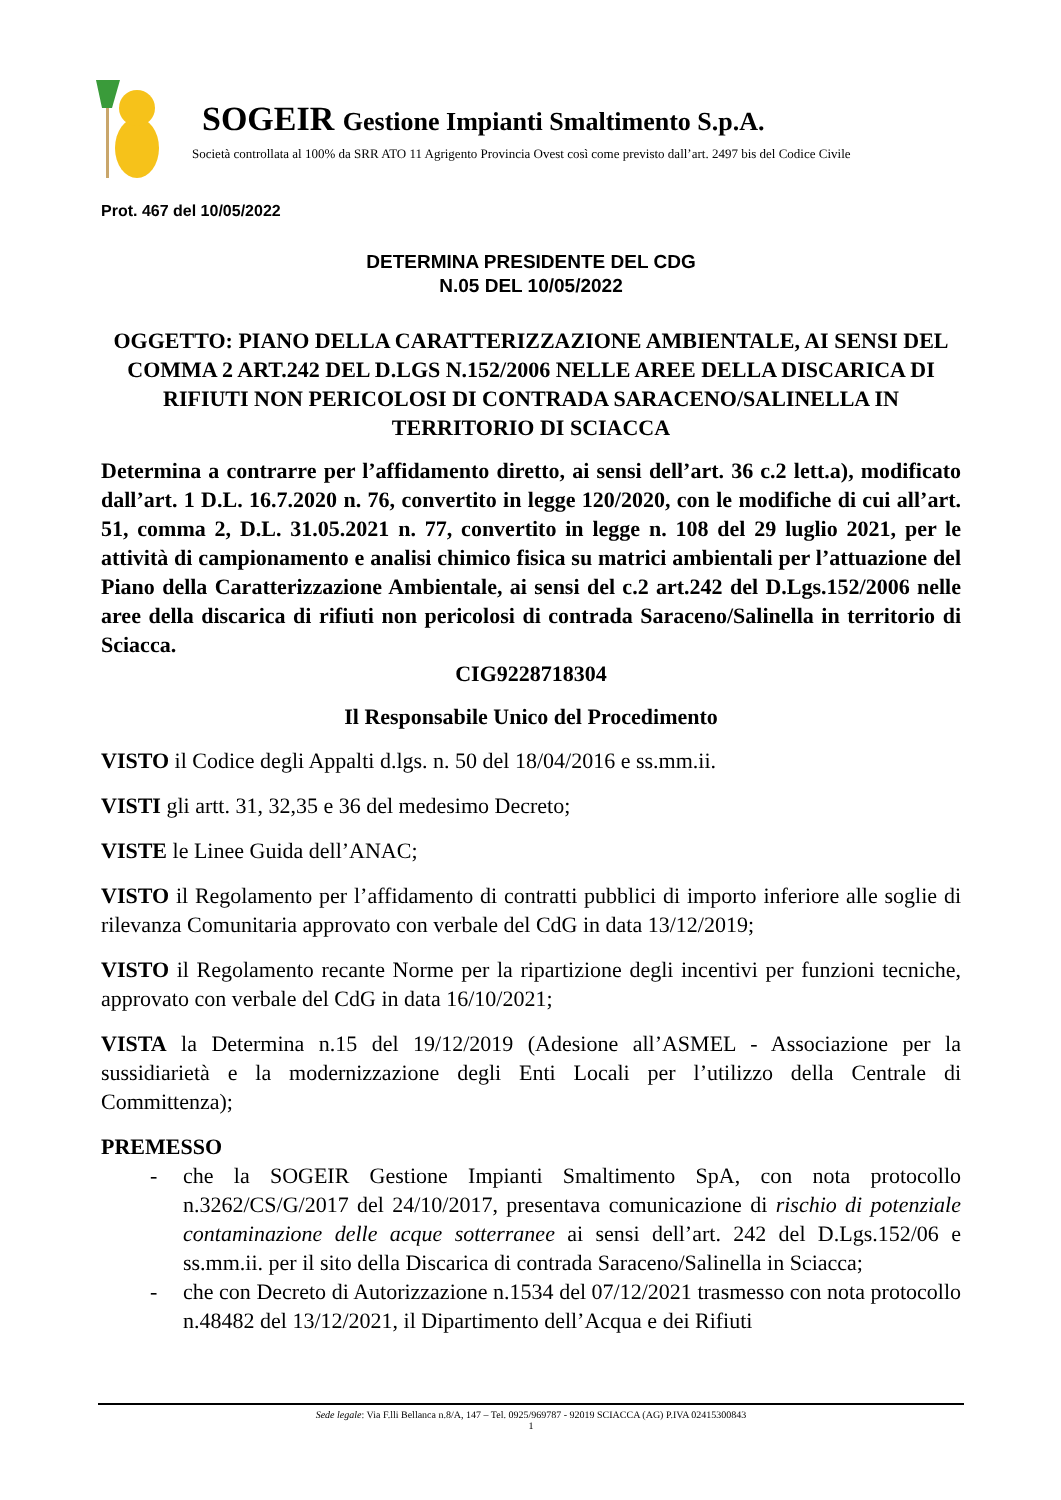SOGEIR Gestione Impianti Smaltimento S.p.A.
Società controllata al 100% da SRR ATO 11 Agrigento Provincia Ovest così come previsto dall’art. 2497 bis del Codice Civile
Prot. 467 del 10/05/2022
DETERMINA PRESIDENTE DEL CDG
N.05 DEL 10/05/2022
OGGETTO: PIANO DELLA CARATTERIZZAZIONE AMBIENTALE, AI SENSI DEL COMMA 2 ART.242 DEL D.LGS N.152/2006 NELLE AREE DELLA DISCARICA DI RIFIUTI NON PERICOLOSI DI CONTRADA SARACENO/SALINELLA IN TERRITORIO DI SCIACCA
Determina a contrarre per l’affidamento diretto, ai sensi dell’art. 36 c.2 lett.a), modificato dall’art. 1 D.L. 16.7.2020 n. 76, convertito in legge 120/2020, con le modifiche di cui all’art. 51, comma 2, D.L. 31.05.2021 n. 77, convertito in legge n. 108 del 29 luglio 2021, per le attività di campionamento e analisi chimico fisica su matrici ambientali per l’attuazione del Piano della Caratterizzazione Ambientale, ai sensi del c.2 art.242 del D.Lgs.152/2006 nelle aree della discarica di rifiuti non pericolosi di contrada Saraceno/Salinella in territorio di Sciacca.
CIG9228718304
Il Responsabile Unico del Procedimento
VISTO il Codice degli Appalti d.lgs. n. 50 del 18/04/2016 e ss.mm.ii.
VISTI gli artt. 31, 32,35 e 36 del medesimo Decreto;
VISTE le Linee Guida dell’ANAC;
VISTO il Regolamento per l’affidamento di contratti pubblici di importo inferiore alle soglie di rilevanza Comunitaria approvato con verbale del CdG in data 13/12/2019;
VISTO il Regolamento recante Norme per la ripartizione degli incentivi per funzioni tecniche, approvato con verbale del CdG in data 16/10/2021;
VISTA la Determina n.15 del 19/12/2019 (Adesione all’ASMEL - Associazione per la sussidiarietà e la modernizzazione degli Enti Locali per l’utilizzo della Centrale di Committenza);
PREMESSO
- che la SOGEIR Gestione Impianti Smaltimento SpA, con nota protocollo n.3262/CS/G/2017 del 24/10/2017, presentava comunicazione di rischio di potenziale contaminazione delle acque sotterranee ai sensi dell’art. 242 del D.Lgs.152/06 e ss.mm.ii. per il sito della Discarica di contrada Saraceno/Salinella in Sciacca;
- che con Decreto di Autorizzazione n.1534 del 07/12/2021 trasmesso con nota protocollo n.48482 del 13/12/2021, il Dipartimento dell’Acqua e dei Rifiuti
Sede legale: Via F.lli Bellanca n.8/A, 147 – Tel. 0925/969787 - 92019 SCIACCA (AG) P.IVA 02415300843
1